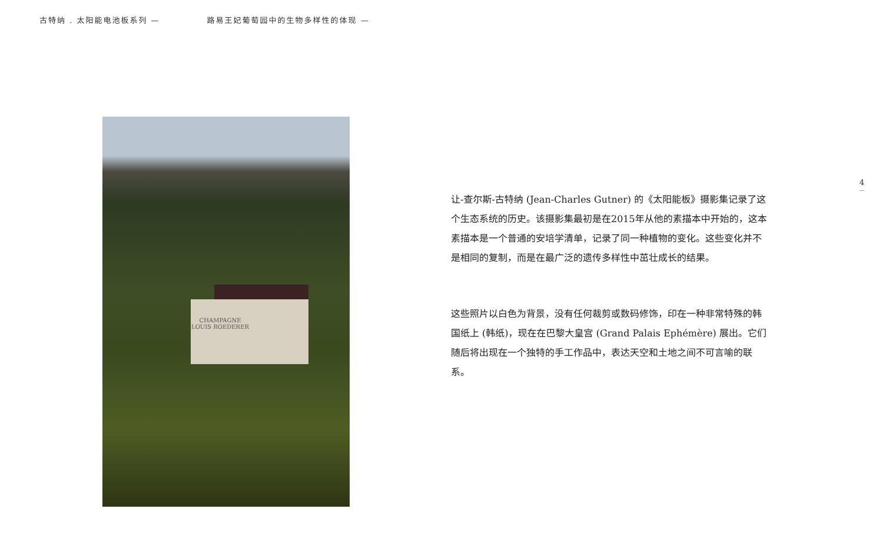古特纳 . 太阳能电池板系列 — 路易王妃葡萄园中的生物多样性的体现 —
CHAMPAGNE
LOUIS ROEDERER
让-查尔斯-古特纳 (Jean-Charles Gutner) 的《太阳能板》摄影集记录了这个生态系统的历史。该摄影集最初是在2015年从他的素描本中开始的，这本素描本是一个普通的安培学清单，记录了同一种植物的变化。这些变化并不是相同的复制，而是在最广泛的遗传多样性中茁壮成长的结果。
这些照片以白色为背景，没有任何裁剪或数码修饰，印在一种非常特殊的韩国纸上 (韩纸)，现在在巴黎大皇宫 (Grand Palais Ephémère) 展出。它们随后将出现在一个独特的手工作品中，表达天空和土地之间不可言喻的联系。
4